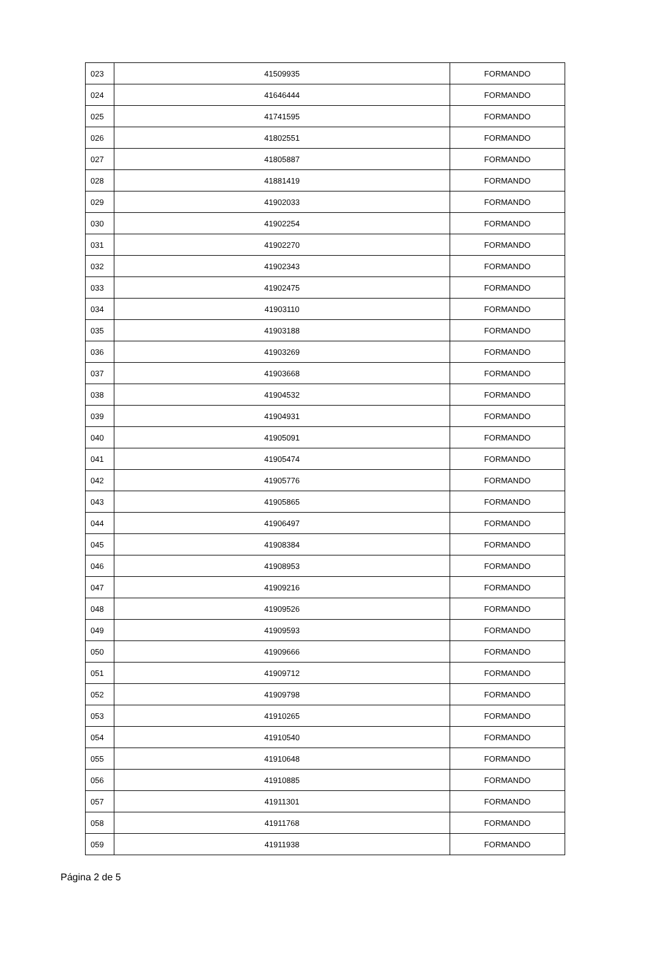| 023 | 41509935 | FORMANDO |
| 024 | 41646444 | FORMANDO |
| 025 | 41741595 | FORMANDO |
| 026 | 41802551 | FORMANDO |
| 027 | 41805887 | FORMANDO |
| 028 | 41881419 | FORMANDO |
| 029 | 41902033 | FORMANDO |
| 030 | 41902254 | FORMANDO |
| 031 | 41902270 | FORMANDO |
| 032 | 41902343 | FORMANDO |
| 033 | 41902475 | FORMANDO |
| 034 | 41903110 | FORMANDO |
| 035 | 41903188 | FORMANDO |
| 036 | 41903269 | FORMANDO |
| 037 | 41903668 | FORMANDO |
| 038 | 41904532 | FORMANDO |
| 039 | 41904931 | FORMANDO |
| 040 | 41905091 | FORMANDO |
| 041 | 41905474 | FORMANDO |
| 042 | 41905776 | FORMANDO |
| 043 | 41905865 | FORMANDO |
| 044 | 41906497 | FORMANDO |
| 045 | 41908384 | FORMANDO |
| 046 | 41908953 | FORMANDO |
| 047 | 41909216 | FORMANDO |
| 048 | 41909526 | FORMANDO |
| 049 | 41909593 | FORMANDO |
| 050 | 41909666 | FORMANDO |
| 051 | 41909712 | FORMANDO |
| 052 | 41909798 | FORMANDO |
| 053 | 41910265 | FORMANDO |
| 054 | 41910540 | FORMANDO |
| 055 | 41910648 | FORMANDO |
| 056 | 41910885 | FORMANDO |
| 057 | 41911301 | FORMANDO |
| 058 | 41911768 | FORMANDO |
| 059 | 41911938 | FORMANDO |
Página 2 de 5